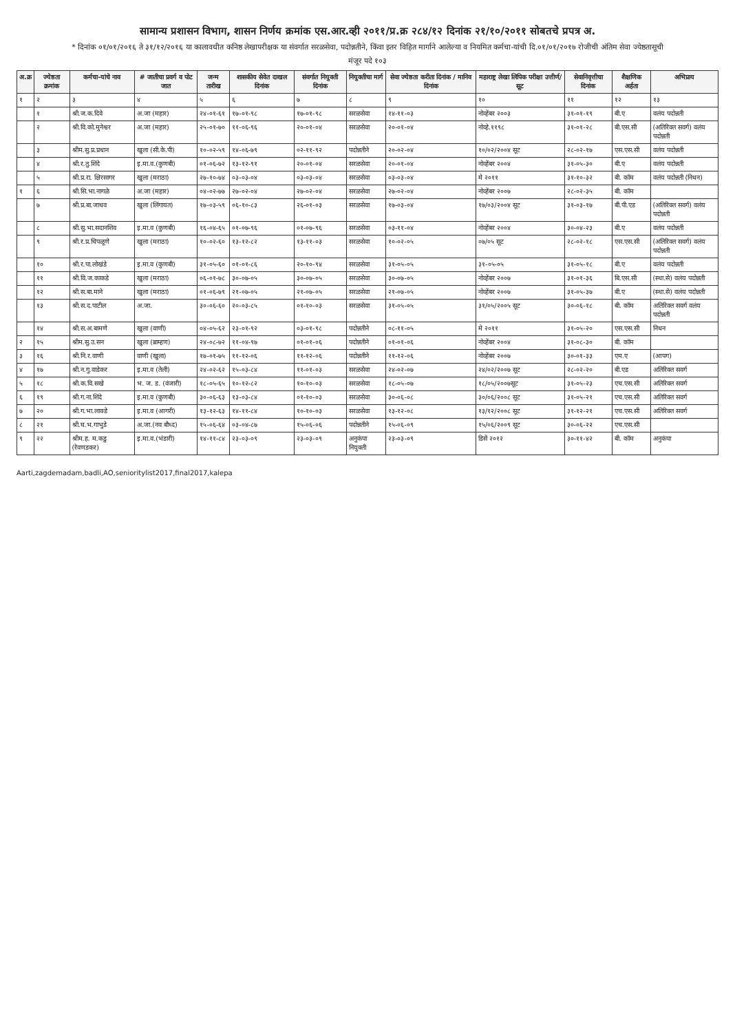सामान्य प्रशासन विभाग, शासन निर्णय क्रमांक एस.आर.व्ही २०११/प्र.क्र २८४/१२ दिनांक २१/१०/२०११ सोबतचे प्रपत्र अ.
* दिनांक ०१/०१/२०१६ ते ३१/१२/२०१६ या कालावधीत कनिष्ठ लेखापरीक्षक या संवर्गात सरळसेवा, पदोन्नतीने, किंवा इतर विहित मार्गाने आलेल्या व नियमित कर्मचा-यांची दि.०१/०१/२०१७ रोजीची अंतिम सेवा ज्येष्ठतासूची
मंजूर पदे १०३
| अ.क्र | ज्येष्ठता क्रमांक | कर्मचा-यांचे नाव | # जातीचा प्रवर्ग व पोट जात | जन्म तारीख | शासकीय सेवेत दाखल दिनांक | संवर्गात नियुक्ती दिनांक | नियुक्तीचा मार्ग | सेवा ज्येष्ठता करीता दिनांक / मानिव दिनांक | महाराष्ट्र लेखा लिपिक परीक्षा उत्तीर्ण/ सूट | सेवानिवृत्तीचा दिनांक | शैक्षणिक अर्हता | अभिप्राय |
| --- | --- | --- | --- | --- | --- | --- | --- | --- | --- | --- | --- | --- |
| १ | २ | ३ | ४ | ५ | ६ | ७ | ८ | ९ | १० | ११ | १२ | १३ |
| | १ | श्री.ज.क.दिवे | अ.जा (महार) | २४-०१-६१ | १७-०१-९८ | १७-०१-९८ | सरळसेवा | १४-११-०३ | नोव्हेंबर २००३ | ३१-०१-१९ | बी.ए | वलंय पदोन्नती |
| | २ | श्री.वि.को.मुनेश्वर | अ.जा (महार) | २५-०१-७० | ११-०६-९६ | २०-०१-०४ | सरळसेवा | २०-०१-०४ | नोव्हे.११९८ | ३१-०१-२८ | बी.एस.सी | (अतिरिक्त सवर्ग) वलंय पदोन्नती |
| | ३ | श्रीम.सु.प्र.प्रधान | खुला (सी.के.पी) | १०-०२-५९ | १४-०६-७९ | ०२-११-९२ | पदोन्नतीने | २०-०२-०४ | १०/०२/२००४ सूट | २८-०२-१७ | एस.एस.सी | वलंय पदोन्नती |
| | ४ | श्री.र.तु.शिंदे | इ.मा.व.(कुणबी) | ०१-०६-७२ | १३-१२-९१ | २०-०१-०४ | सरळसेवा | २०-०१-०४ | नोव्हेंबर २००४ | ३१-०५-३० | बी.ए | वलंय पदोन्नती |
| | ५ | श्री.प्र.रा. क्षिरसागर | खुला (मराठा) | २७-१०-७४ | ०३-०३-०४ | ०३-०३-०४ | सरळसेवा | ०३-०३-०४ | मे २०११ | ३१-१०-३२ | बी. कॉम | वलंय पदोन्नती (निधन) |
| १ | ६ | श्री.सि.भा.नागळे | अ.जा (महार) | ०४-०२-७७ | २७-०२-०४ | २७-०२-०४ | सरळसेवा | २७-०२-०४ | नोव्हेंबर २००७ | २८-०२-३५ | बी. कॉम | |
| | ७ | श्री.प्र.बा.जाधव | खुला (लिंगायत) | १७-०३-५९ | ०६-१०-८३ | २६-०१-०३ | सरळसेवा | १७-०३-०४ | १७/०३/२००४ सूट | ३१-०३-१७ | बी.पी.एड | (अतिरिक्त सवर्ग) वलंय पदोन्नती |
| | ८ | श्री.सु.भा.सदानशिव | इ.मा.व (कुणबी) | १६-०४-६५ | ०१-०७-९६ | ०१-०७-९६ | सरळसेवा | ०३-११-०४ | नोव्हेंबर २००४ | ३०-०४-२३ | बी.ए | वलंय पदोन्नती |
| | ९ | श्री.र.प्र.चिपळूणे | खुला (मराठा) | १०-०२-६० | १३-१२-८२ | १३-११-०३ | सरळसेवा | १०-०२-०५ | ०७/०५ सूट | २८-०२-१८ | एस.एस.सी | (अतिरिक्त सवर्ग) वलंय पदोन्नती |
| | १० | श्री.र.पा.लोखंडे | इ.मा.व (कुणबी) | ३१-०५-६० | ०१-०१-८६ | २०-१०-९४ | सरळसेवा | ३१-०५-०५ | ३१-०५-०५ | ३१-०५-१८ | बी.ए | वलंय पदोन्नती |
| | ११ | श्री.वि.ज.काकडे | खुला (मराठा) | ०६-०१-७८ | ३०-०७-०५ | ३०-०७-०५ | सरळसेवा | ३०-०७-०५ | नोव्हेंबर २००७ | ३१-०१-३६ | बि.एस.सी | (स्था.से) वलंय पदोन्नती |
| | १२ | श्री.स.बा.माने | खुला (मराठा) | ०१-०६-७९ | २१-०७-०५ | २१-०७-०५ | सरळसेवा | २१-०७-०५ | नोव्हेंबर २००७ | ३१-०५-३७ | बी.ए | (स्था.से) वलंय पदोन्नती |
| | १३ | श्री.स.द.पाटील | अ.जा. | ३०-०६-६० | २०-०३-८५ | ०१-१०-०३ | सरळसेवा | ३१-०५-०५ | ३१/०५/२००५ सूट | ३०-०६-१८ | बी. कॉम | अतिरिक्त सवर्ग वलंय पदोन्नती |
| | १४ | श्री.स.अ.बामणे | खुला (वाणी) | ०४-०५-६२ | २३-०१-९२ | ०३-०१-९८ | पदोन्नतीने | ०८-११-०५ | मे २०११ | ३१-०५-२० | एस.एस.सी | निधन |
| २ | १५ | श्रीम.सु.उ.सन | खुला (ब्राम्हण) | २४-०८-७२ | ११-०४-९७ | ०१-०१-०६ | पदोन्नतीने | ०१-०१-०६ | नोव्हेंबर २००४ | ३१-०८-३० | बी. कॉम | |
| ३ | १६ | श्री.नि.र.वाणी | वाणी (खुला) | १७-०१-७५ | ११-१२-०६ | ११-१२-०६ | पदोन्नतीने | ११-१२-०६ | नोव्हेंबर २००७ | ३०-०१-३३ | एम.ए | (आपग) |
| ४ | १७ | श्री.न.गु.वाडेकर | इ.मा.व (तेली) | २४-०२-६२ | १५-०३-८४ | ११-०१-०३ | सरळसेवा | २४-०२-०७ | २४/०२/२००७ सूट | २८-०२-२० | बी.एड | अतिरिक्त सवर्ग |
| ५ | १८ | श्री.क.वि.सखे | भ. ज. ड. (वंजारी) | १८-०५-६५ | १०-१२-८२ | १०-१०-०३ | सरळसेवा | १८-०५-०७ | १८/०५/२००७सूट | ३१-०५-२३ | एच.एस.सी | अतिरिक्त सवर्ग |
| ६ | १९ | श्री.ग.ना.शिंदे | इ.मा.व (कुणबी) | ३०-०६-६३ | १३-०३-८४ | ०१-१०-०३ | सरळसेवा | ३०-०६-०८ | ३०/०६/२००८ सूट | ३१-०५-२१ | एच.एस.सी | अतिरिक्त सवर्ग |
| ७ | २० | श्री.ग.भा.लाक्डे | इ.मा.व (आगरी) | १३-१२-६३ | १४-११-८४ | १०-१०-०३ | सरळसेवा | १३-१२-०८ | १३/१२/२००८ सूट | ३१-१२-२१ | एच.एस.सी | अतिरिक्त सवर्ग |
| ८ | २१ | श्री.घ.भ.गाभुडे | अ.जा.(नव बौध्द) | १५-०६-६४ | ०३-०४-८७ | १५-०६-०६ | पदोन्नतीने | १५-०६-०९ | १५/०६/२००९ सूट | ३०-०६-२२ | एच.एस.सी | |
| ९ | २२ | श्रीम.ह. म.कडु (रेवणडकर) | इ.मा.व.(भंडारी) | १४-११-८४ | २३-०३-०९ | २३-०३-०९ | अनुकंपा नियुक्ती | २३-०३-०९ | डिसें २०१२ | ३०-११-४२ | बी. कॉम | अनुकंपा |
Aarti,zagdemadam,badli,AO,senioritylist2017,final2017,kalepa